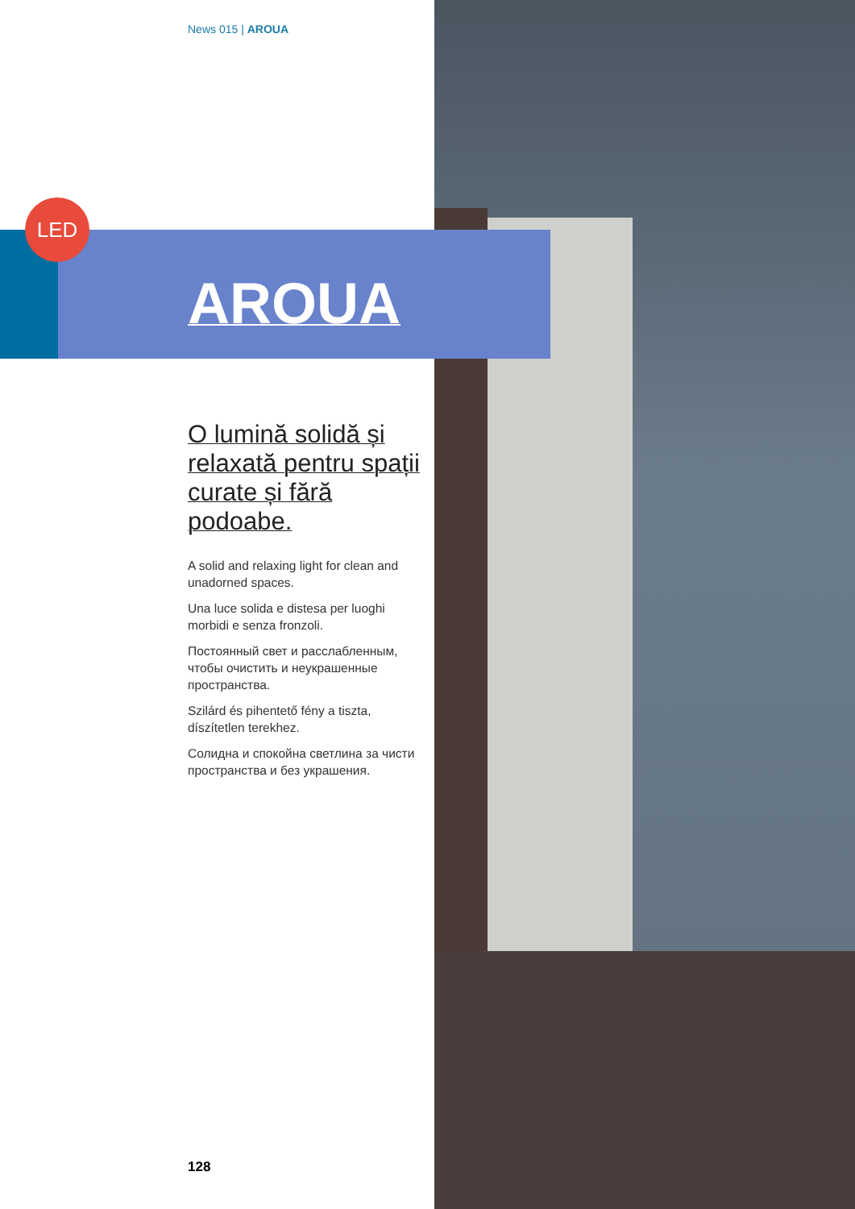LED
News 015 | AROUA
AROUA
O lumină solidă și relaxată pentru spații curate și fără podoabe.
A solid and relaxing light for clean and unadorned spaces.
Una luce solida e distesa per luoghi morbidi e senza fronzoli.
Постоянный свет и расслабленным, чтобы очистить и неукрашенные пространства.
Szilárd és pihentető fény a tiszta, díszítetlen terekhez.
Солидна и спокойна светлина за чисти пространства и без украшения.
128